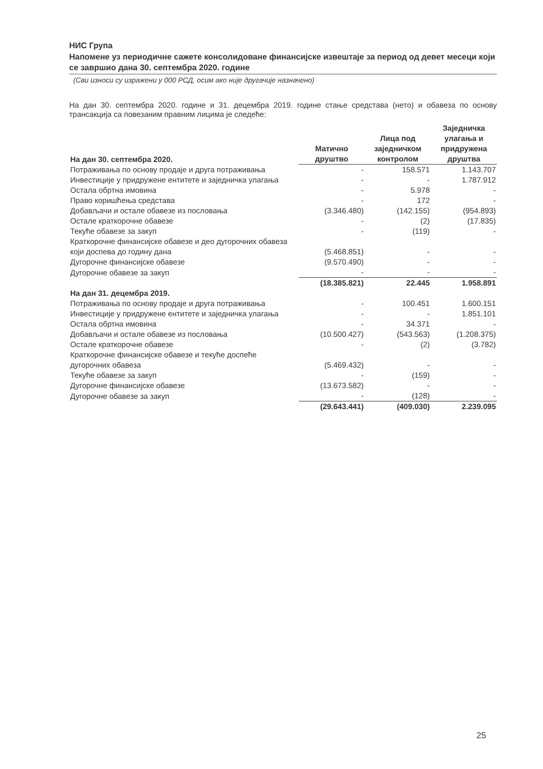НИС Група
Напомене уз периодичне сажете консолидоване финансијске извештаје за период од девет месеци који се завршио дана 30. септембра 2020. године
(Сви износи су изражени у 000 РСД, осим ако није другачије назначено)
На дан 30. септембра 2020. године и 31. децембра 2019. године стање средстава (нето) и обавеза по основу трансакција са повезаним правним лицима је следеће:
| На дан 30. септембра 2020. | Матично друштво | Лица под заједничком контролом | Заједничка улагања и придружена друштва |
| --- | --- | --- | --- |
| Потраживања по основу продаје и друга потраживања | - | 158.571 | 1.143.707 |
| Инвестиције у придружене ентитете и заједничка улагања | - | - | 1.787.912 |
| Остала обртна имовина | - | 5.978 | - |
| Право коришћења средстава | - | 172 | - |
| Добављачи и остале обавезе из пословања | (3.346.480) | (142.155) | (954.893) |
| Остале краткорочне обавезе | - | (2) | (17.835) |
| Текуће обавезе за закуп | - | (119) | - |
| Краткорочне финансијске обавезе и део дугорочних обавеза који доспева до годину дана | (5.468.851) | - | - |
| Дугорочне финансијске обавезе | (9.570.490) | - | - |
| Дугорочне обавезе за закуп | - | - | - |
| | (18.385.821) | 22.445 | 1.958.891 |
| На дан 31. децембра 2019. | | | |
| Потраживања по основу продаје и друга потраживања | - | 100.451 | 1.600.151 |
| Инвестиције у придружене ентитете и заједничка улагања | - | - | 1.851.101 |
| Остала обртна имовина | - | 34.371 | - |
| Добављачи и остале обавезе из пословања | (10.500.427) | (543.563) | (1.208.375) |
| Остале краткорочне обавезе | - | (2) | (3.782) |
| Краткорочне финансијске обавезе и текуће доспеће дугорочних обавеза | (5.469.432) | - | - |
| Текуће обавезе за закуп | - | (159) | - |
| Дугорочне финансијске обавезе | (13.673.582) | - | - |
| Дугорочне обавезе за закуп | - | (128) | - |
| | (29.643.441) | (409.030) | 2.239.095 |
25